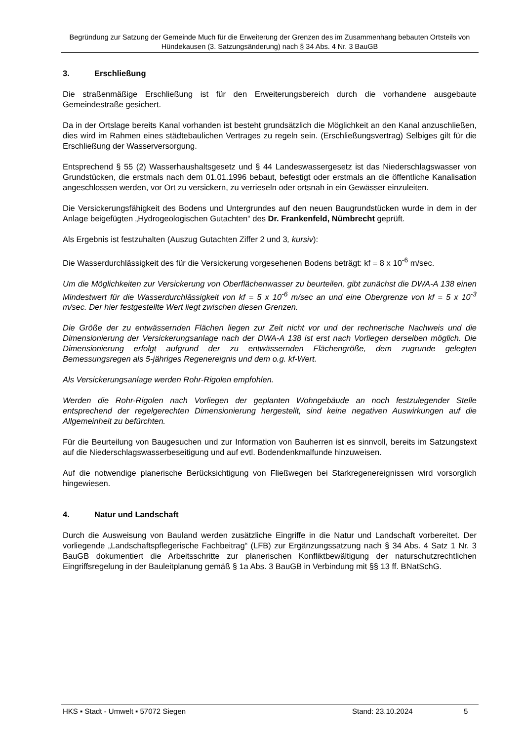Begründung zur Satzung der Gemeinde Much für die Erweiterung der Grenzen des im Zusammenhang bebauten Ortsteils von Hündekausen (3. Satzungsänderung) nach § 34 Abs. 4 Nr. 3 BauGB
3. Erschließung
Die straßenmäßige Erschließung ist für den Erweiterungsbereich durch die vorhandene ausgebaute Gemeindestraße gesichert.
Da in der Ortslage bereits Kanal vorhanden ist besteht grundsätzlich die Möglichkeit an den Kanal anzuschließen, dies wird im Rahmen eines städtebaulichen Vertrages zu regeln sein. (Erschließungsvertrag) Selbiges gilt für die Erschließung der Wasserversorgung.
Entsprechend § 55 (2) Wasserhaushaltsgesetz und § 44 Landeswassergesetz ist das Niederschlagswasser von Grundstücken, die erstmals nach dem 01.01.1996 bebaut, befestigt oder erstmals an die öffentliche Kanalisation angeschlossen werden, vor Ort zu versickern, zu verrieseln oder ortsnah in ein Gewässer einzuleiten.
Die Versickerungsfähigkeit des Bodens und Untergrundes auf den neuen Baugrundstücken wurde in dem in der Anlage beigefügten „Hydrogeologischen Gutachten“ des Dr. Frankenfeld, Nümbrecht geprüft.
Als Ergebnis ist festzuhalten (Auszug Gutachten Ziffer 2 und 3, kursiv):
Die Wasserdurchlässigkeit des für die Versickerung vorgesehenen Bodens beträgt: kf = 8 x 10<sup>-6</sup> m/sec.
Um die Möglichkeiten zur Versickerung von Oberflächenwasser zu beurteilen, gibt zunächst die DWA-A 138 einen Mindestwert für die Wasserdurchlässigkeit von kf = 5 x 10<sup>-6</sup> m/sec an und eine Obergrenze von kf = 5 x 10<sup>-3</sup> m/sec. Der hier festgestellte Wert liegt zwischen diesen Grenzen.
Die Größe der zu entwässernden Flächen liegen zur Zeit nicht vor und der rechnerische Nachweis und die Dimensionierung der Versickerungsanlage nach der DWA-A 138 ist erst nach Vorliegen derselben möglich. Die Dimensionierung erfolgt aufgrund der zu entwässernden Flächengröße, dem zugrunde gelegten Bemessungsregen als 5-jähriges Regenereignis und dem o.g. kf-Wert.
Als Versickerungsanlage werden Rohr-Rigolen empfohlen.
Werden die Rohr-Rigolen nach Vorliegen der geplanten Wohngebäude an noch festzulegender Stelle entsprechend der regelgerechten Dimensionierung hergestellt, sind keine negativen Auswirkungen auf die Allgemeinheit zu befürchten.
Für die Beurteilung von Baugesuchen und zur Information von Bauherren ist es sinnvoll, bereits im Satzungstext auf die Niederschlagswasserbeseitigung und auf evtl. Bodendenkmalfunde hinzuweisen.
Auf die notwendige planerische Berücksichtigung von Fließwegen bei Starkregenereignissen wird vorsorglich hingewiesen.
4. Natur und Landschaft
Durch die Ausweisung von Bauland werden zusätzliche Eingriffe in die Natur und Landschaft vorbereitet. Der vorliegende „Landschaftspflegerische Fachbeitrag“ (LFB) zur Ergänzungssatzung nach § 34 Abs. 4 Satz 1 Nr. 3 BauGB dokumentiert die Arbeitsschritte zur planerischen Konfliktbewältigung der naturschutzrechtlichen Eingriffsregelung in der Bauleitplanung gemäß § 1a Abs. 3 BauGB in Verbindung mit §§ 13 ff. BNatSchG.
HKS ▪ Stadt - Umwelt ▪ 57072 Siegen Stand: 23.10.2024 5